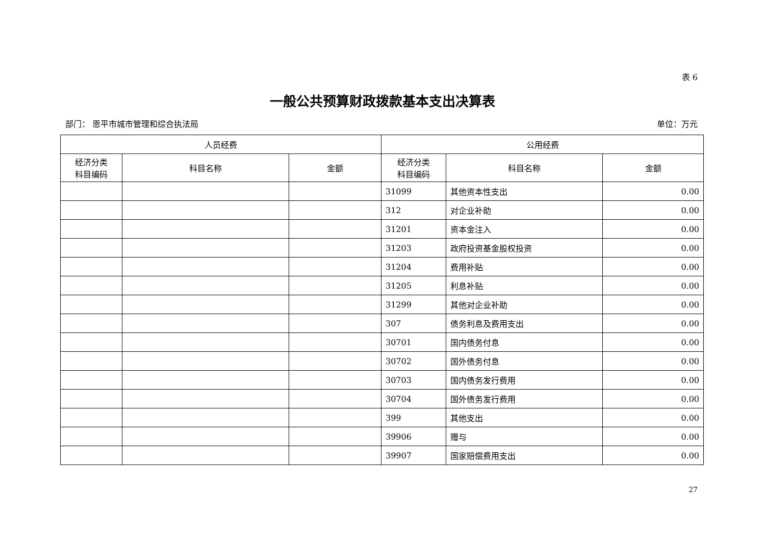表 6
一般公共预算财政拨款基本支出决算表
部门： 恩平市城市管理和综合执法局 单位：万元
| 人员经费 | | | 公用经费 | | |
| --- | --- | --- | --- | --- | --- |
| 经济分类 科目编码 | 科目名称 | 金额 | 经济分类 科目编码 | 科目名称 | 金额 |
| | | | 31099 | 其他资本性支出 | 0.00 |
| | | | 312 | 对企业补助 | 0.00 |
| | | | 31201 | 资本金注入 | 0.00 |
| | | | 31203 | 政府投资基金股权投资 | 0.00 |
| | | | 31204 | 费用补贴 | 0.00 |
| | | | 31205 | 利息补贴 | 0.00 |
| | | | 31299 | 其他对企业补助 | 0.00 |
| | | | 307 | 债务利息及费用支出 | 0.00 |
| | | | 30701 | 国内债务付息 | 0.00 |
| | | | 30702 | 国外债务付息 | 0.00 |
| | | | 30703 | 国内债务发行费用 | 0.00 |
| | | | 30704 | 国外债务发行费用 | 0.00 |
| | | | 399 | 其他支出 | 0.00 |
| | | | 39906 | 赠与 | 0.00 |
| | | | 39907 | 国家赔偿费用支出 | 0.00 |
27